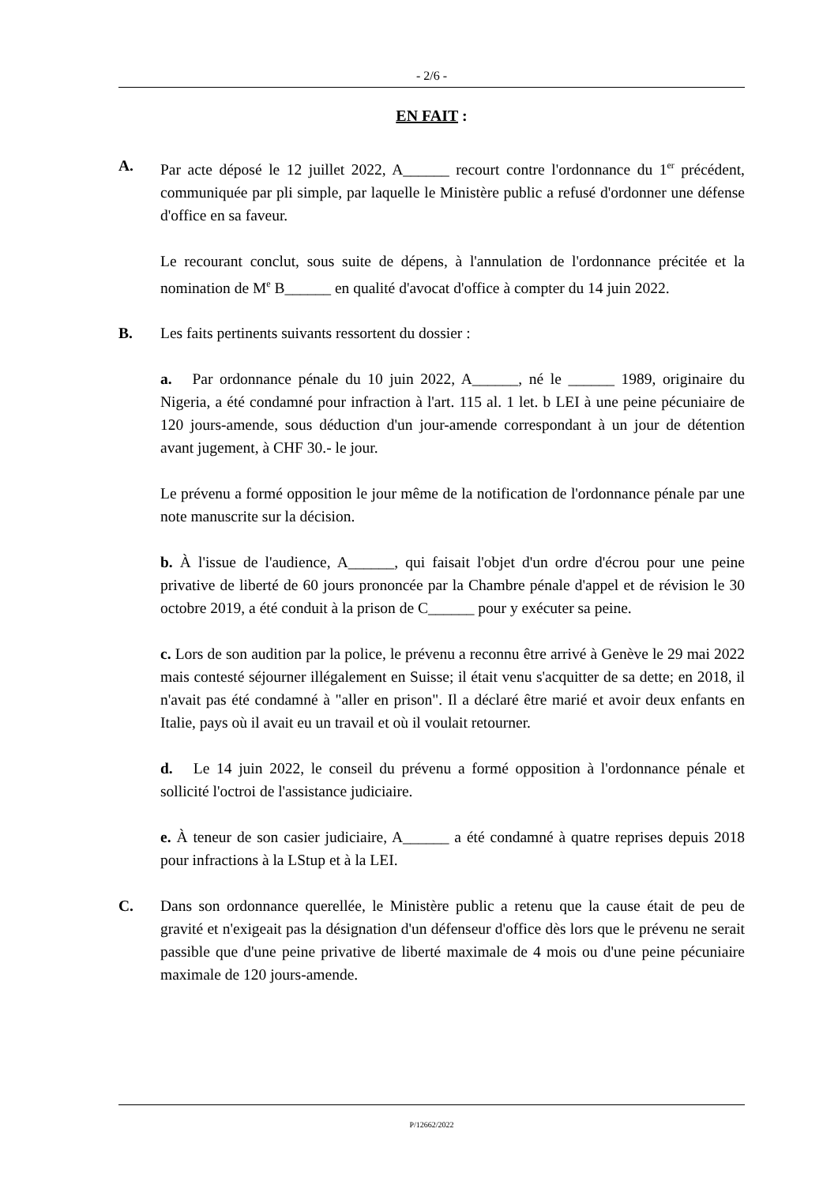- 2/6 -
EN FAIT :
A. Par acte déposé le 12 juillet 2022, A______ recourt contre l'ordonnance du 1<sup>er</sup> précédent, communiquée par pli simple, par laquelle le Ministère public a refusé d'ordonner une défense d'office en sa faveur.
Le recourant conclut, sous suite de dépens, à l'annulation de l'ordonnance précitée et la nomination de M<sup>e</sup> B______ en qualité d'avocat d'office à compter du 14 juin 2022.
B. Les faits pertinents suivants ressortent du dossier :
a. Par ordonnance pénale du 10 juin 2022, A______, né le ______ 1989, originaire du Nigeria, a été condamné pour infraction à l'art. 115 al. 1 let. b LEI à une peine pécuniaire de 120 jours-amende, sous déduction d'un jour-amende correspondant à un jour de détention avant jugement, à CHF 30.- le jour.
Le prévenu a formé opposition le jour même de la notification de l'ordonnance pénale par une note manuscrite sur la décision.
b. À l'issue de l'audience, A______, qui faisait l'objet d'un ordre d'écrou pour une peine privative de liberté de 60 jours prononcée par la Chambre pénale d'appel et de révision le 30 octobre 2019, a été conduit à la prison de C______ pour y exécuter sa peine.
c. Lors de son audition par la police, le prévenu a reconnu être arrivé à Genève le 29 mai 2022 mais contesté séjourner illégalement en Suisse; il était venu s'acquitter de sa dette; en 2018, il n'avait pas été condamné à "aller en prison". Il a déclaré être marié et avoir deux enfants en Italie, pays où il avait eu un travail et où il voulait retourner.
d. Le 14 juin 2022, le conseil du prévenu a formé opposition à l'ordonnance pénale et sollicité l'octroi de l'assistance judiciaire.
e. À teneur de son casier judiciaire, A______ a été condamné à quatre reprises depuis 2018 pour infractions à la LStup et à la LEI.
C. Dans son ordonnance querellée, le Ministère public a retenu que la cause était de peu de gravité et n'exigeait pas la désignation d'un défenseur d'office dès lors que le prévenu ne serait passible que d'une peine privative de liberté maximale de 4 mois ou d'une peine pécuniaire maximale de 120 jours-amende.
P/12662/2022